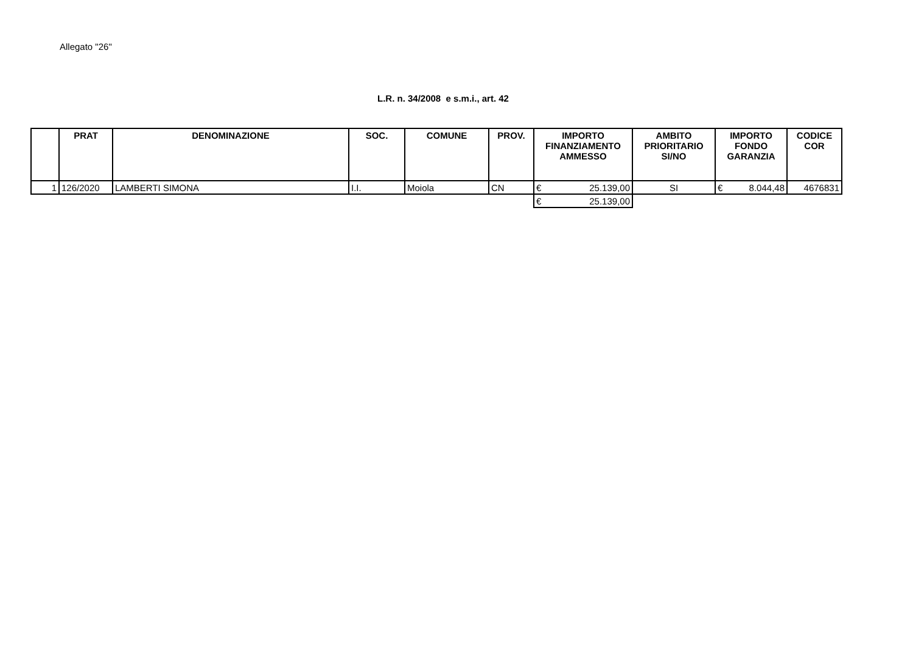Allegato "26"
L.R. n. 34/2008 e s.m.i., art. 42
| | PRAT | DENOMINAZIONE | SOC. | COMUNE | PROV. | IMPORTO FINANZIAMENTO AMMESSO | AMBITO PRIORITARIO SI/NO | IMPORTO FONDO GARANZIA | CODICE COR |
| --- | --- | --- | --- | --- | --- | --- | --- | --- | --- |
| 1 | 126/2020 | LAMBERTI SIMONA | I.I. | Moiola | CN | € 25.139,00 | SI | € 8.044,48 | 4676831 |
| | | | | | | € 25.139,00 | | | |